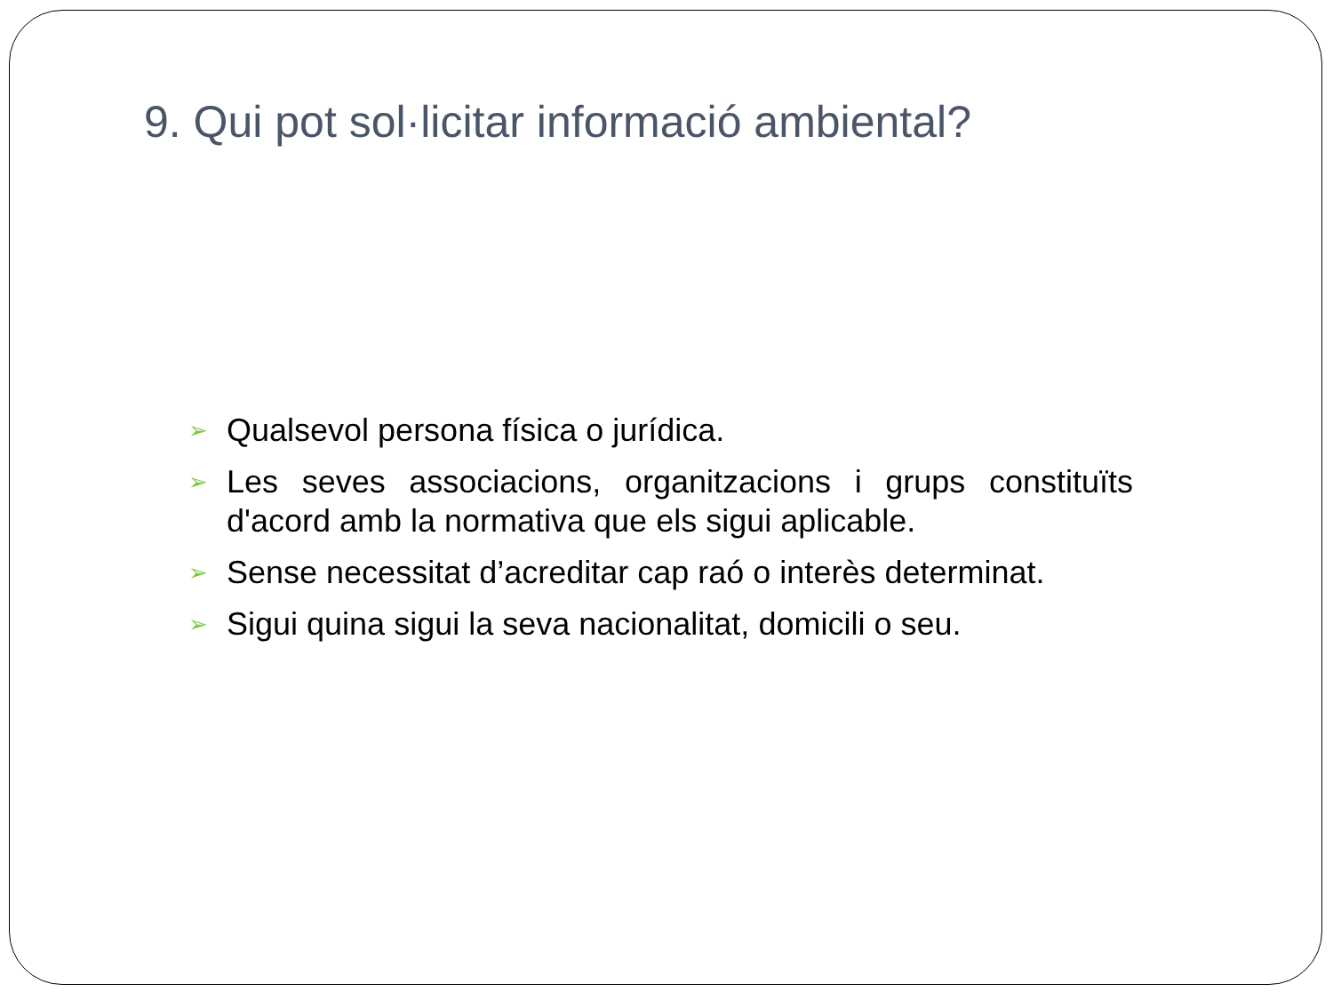9. Qui pot sol·licitar informació ambiental?
➢ Qualsevol persona física o jurídica.
➢ Les seves associacions, organitzacions i grups constituïts d'acord amb la normativa que els sigui aplicable.
➢ Sense necessitat d’acreditar cap raó o interès determinat.
➢ Sigui quina sigui la seva nacionalitat, domicili o seu.